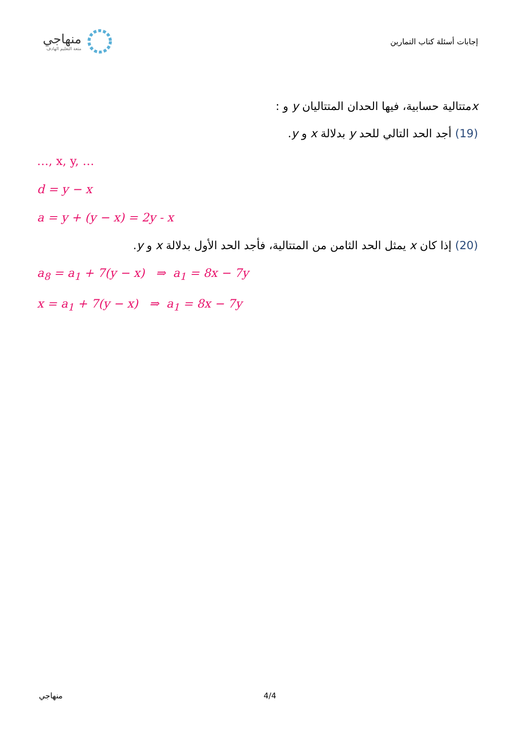منهاجي
متعة التعليم الهادف
إجابات أسئلة كتاب التمارين
xمتتالية حسابية، فيها الحدان المتتاليان y و :
(19) أجد الحد التالي للحد y بدلالة x و y.
…, x, y, …
d = y − x
a = y + (y − x) = 2y - x
(20) إذا كان x يمثل الحد الثامن من المتتالية، فأجد الحد الأول بدلالة x و y.
a<sub>8</sub> = a<sub>1</sub> + 7(y − x) ⇒ a<sub>1</sub> = 8x − 7y
x = a<sub>1</sub> + 7(y − x) ⇒ a<sub>1</sub> = 8x − 7y
منهاجي 4/4